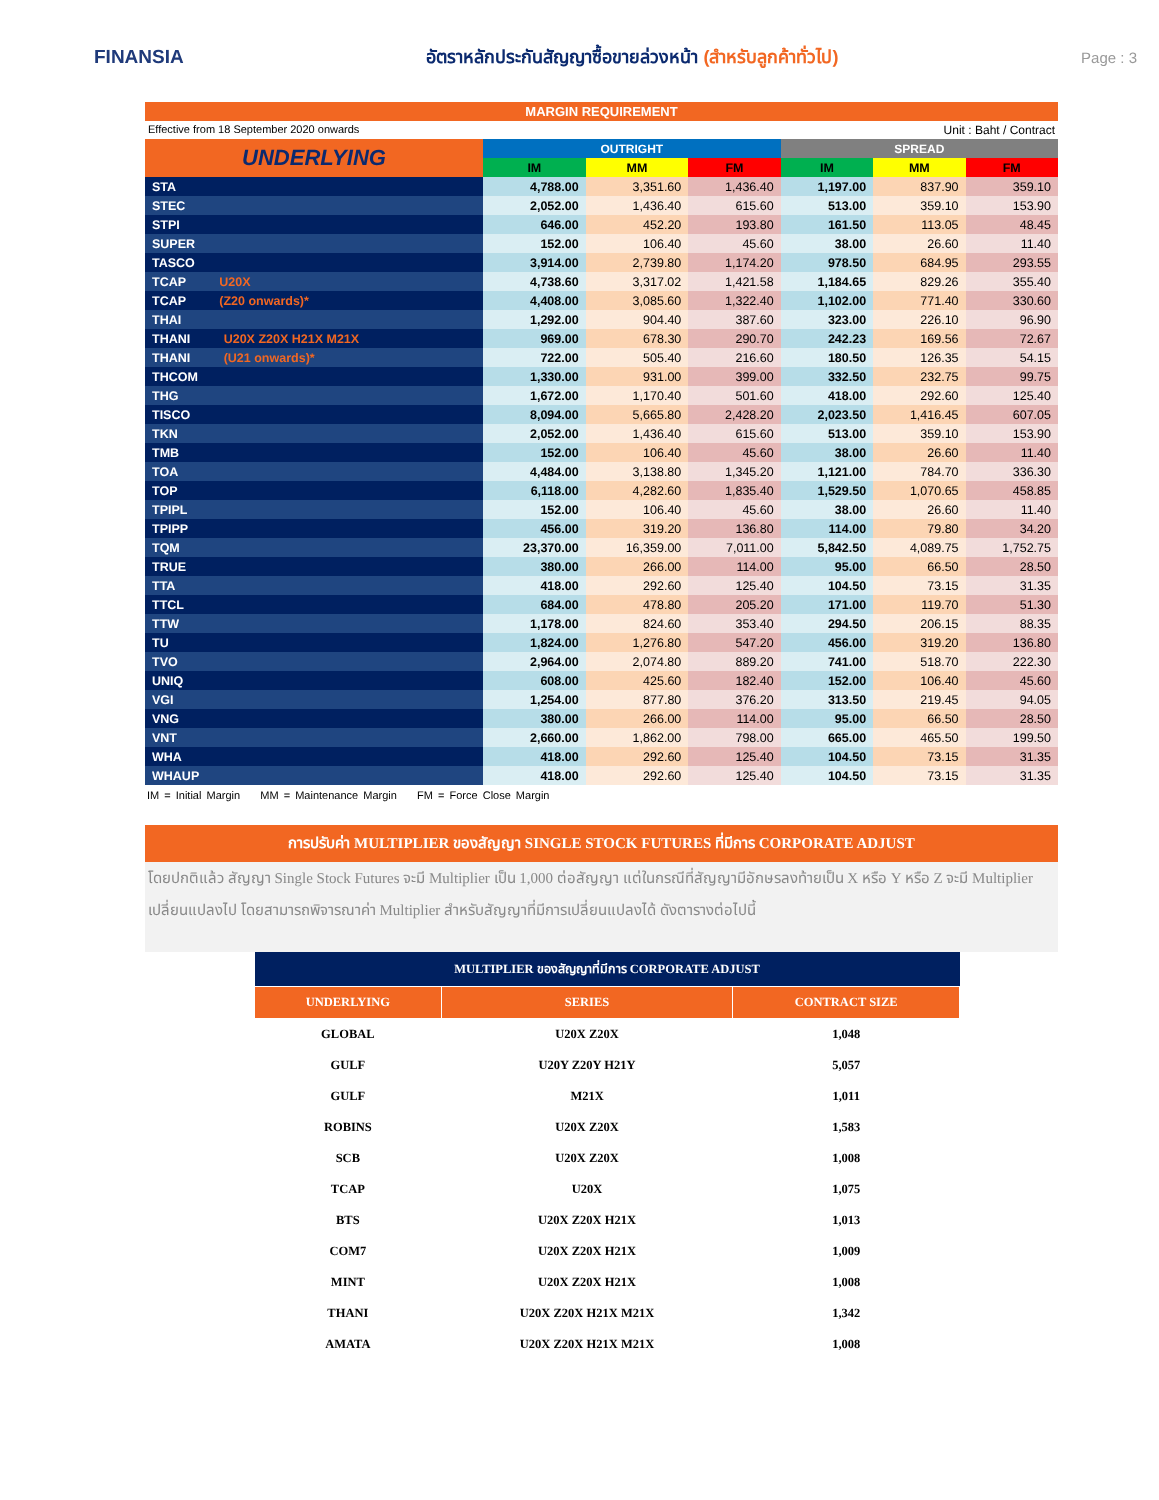FINANSIA
อัตราหลักประกันสัญญาซื้อขายล่วงหน้า (สำหรับลูกค้าทั่วไป)
Page : 3
MARGIN REQUIREMENT
Effective from 18 September 2020 onwards Unit : Baht / Contract
| UNDERLYING | OUTRIGHT | | | SPREAD | | |
| --- | --- | --- | --- | --- | --- | --- |
| | IM | MM | FM | IM | MM | FM |
| STA | 4,788.00 | 3,351.60 | 1,436.40 | 1,197.00 | 837.90 | 359.10 |
| STEC | 2,052.00 | 1,436.40 | 615.60 | 513.00 | 359.10 | 153.90 |
| STPI | 646.00 | 452.20 | 193.80 | 161.50 | 113.05 | 48.45 |
| SUPER | 152.00 | 106.40 | 45.60 | 38.00 | 26.60 | 11.40 |
| TASCO | 3,914.00 | 2,739.80 | 1,174.20 | 978.50 | 684.95 | 293.55 |
| TCAP U20X | 4,738.60 | 3,317.02 | 1,421.58 | 1,184.65 | 829.26 | 355.40 |
| TCAP (Z20 onwards)* | 4,408.00 | 3,085.60 | 1,322.40 | 1,102.00 | 771.40 | 330.60 |
| THAI | 1,292.00 | 904.40 | 387.60 | 323.00 | 226.10 | 96.90 |
| THANI U20X Z20X H21X M21X | 969.00 | 678.30 | 290.70 | 242.23 | 169.56 | 72.67 |
| THANI (U21 onwards)* | 722.00 | 505.40 | 216.60 | 180.50 | 126.35 | 54.15 |
| THCOM | 1,330.00 | 931.00 | 399.00 | 332.50 | 232.75 | 99.75 |
| THG | 1,672.00 | 1,170.40 | 501.60 | 418.00 | 292.60 | 125.40 |
| TISCO | 8,094.00 | 5,665.80 | 2,428.20 | 2,023.50 | 1,416.45 | 607.05 |
| TKN | 2,052.00 | 1,436.40 | 615.60 | 513.00 | 359.10 | 153.90 |
| TMB | 152.00 | 106.40 | 45.60 | 38.00 | 26.60 | 11.40 |
| TOA | 4,484.00 | 3,138.80 | 1,345.20 | 1,121.00 | 784.70 | 336.30 |
| TOP | 6,118.00 | 4,282.60 | 1,835.40 | 1,529.50 | 1,070.65 | 458.85 |
| TPIPL | 152.00 | 106.40 | 45.60 | 38.00 | 26.60 | 11.40 |
| TPIPP | 456.00 | 319.20 | 136.80 | 114.00 | 79.80 | 34.20 |
| TQM | 23,370.00 | 16,359.00 | 7,011.00 | 5,842.50 | 4,089.75 | 1,752.75 |
| TRUE | 380.00 | 266.00 | 114.00 | 95.00 | 66.50 | 28.50 |
| TTA | 418.00 | 292.60 | 125.40 | 104.50 | 73.15 | 31.35 |
| TTCL | 684.00 | 478.80 | 205.20 | 171.00 | 119.70 | 51.30 |
| TTW | 1,178.00 | 824.60 | 353.40 | 294.50 | 206.15 | 88.35 |
| TU | 1,824.00 | 1,276.80 | 547.20 | 456.00 | 319.20 | 136.80 |
| TVO | 2,964.00 | 2,074.80 | 889.20 | 741.00 | 518.70 | 222.30 |
| UNIQ | 608.00 | 425.60 | 182.40 | 152.00 | 106.40 | 45.60 |
| VGI | 1,254.00 | 877.80 | 376.20 | 313.50 | 219.45 | 94.05 |
| VNG | 380.00 | 266.00 | 114.00 | 95.00 | 66.50 | 28.50 |
| VNT | 2,660.00 | 1,862.00 | 798.00 | 665.00 | 465.50 | 199.50 |
| WHA | 418.00 | 292.60 | 125.40 | 104.50 | 73.15 | 31.35 |
| WHAUP | 418.00 | 292.60 | 125.40 | 104.50 | 73.15 | 31.35 |
IM = Initial Margin MM = Maintenance Margin FM = Force Close Margin
การปรับค่า MULTIPLIER ของสัญญา SINGLE STOCK FUTURES ที่มีการ CORPORATE ADJUST
โดยปกติแล้ว สัญญา Single Stock Futures จะมี Multiplier เป็น 1,000 ต่อสัญญา แต่ในกรณีที่สัญญามีอักษรลงท้ายเป็น X หรือ Y หรือ Z จะมี Multiplier เปลี่ยนแปลงไป โดยสามารถพิจารณาค่า Multiplier สำหรับสัญญาที่มีการเปลี่ยนแปลงได้ ดังตารางต่อไปนี้
| MULTIPLIER ของสัญญาที่มีการ CORPORATE ADJUST | | |
| --- | --- | --- |
| UNDERLYING | SERIES | CONTRACT SIZE |
| GLOBAL | U20X Z20X | 1,048 |
| GULF | U20Y Z20Y H21Y | 5,057 |
| GULF | M21X | 1,011 |
| ROBINS | U20X Z20X | 1,583 |
| SCB | U20X Z20X | 1,008 |
| TCAP | U20X | 1,075 |
| BTS | U20X Z20X H21X | 1,013 |
| COM7 | U20X Z20X H21X | 1,009 |
| MINT | U20X Z20X H21X | 1,008 |
| THANI | U20X Z20X H21X M21X | 1,342 |
| AMATA | U20X Z20X H21X M21X | 1,008 |